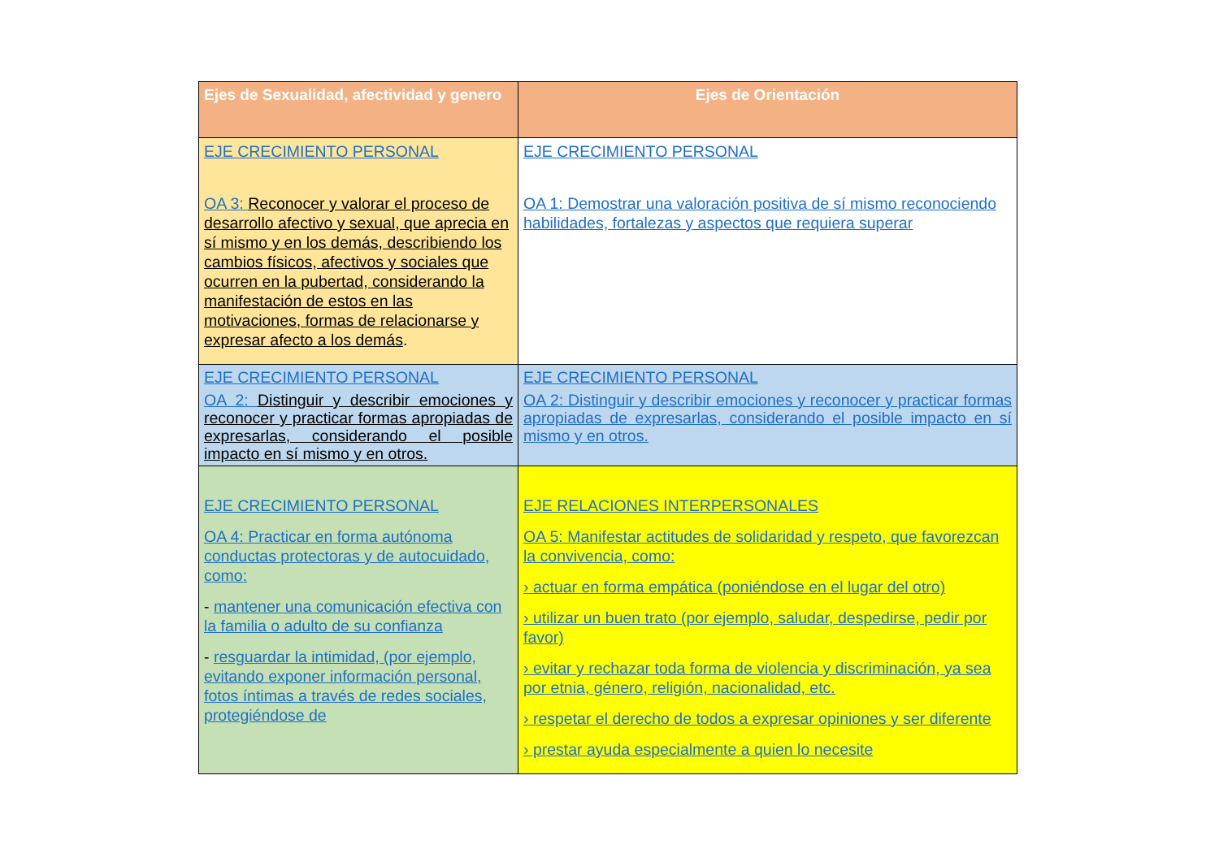| Ejes de Sexualidad, afectividad y genero | Ejes de Orientación |
| --- | --- |
| EJE CRECIMIENTO PERSONAL OA 3: Reconocer y valorar el proceso de desarrollo afectivo y sexual, que aprecia en sí mismo y en los demás, describiendo los cambios físicos, afectivos y sociales que ocurren en la pubertad, considerando la manifestación de estos en las motivaciones, formas de relacionarse y expresar afecto a los demás . | EJE CRECIMIENTO PERSONAL OA 1: Demostrar una valoración positiva de sí mismo reconociendo habilidades, fortalezas y aspectos que requiera superar |
| EJE CRECIMIENTO PERSONAL OA 2: Distinguir y describir emociones y reconocer y practicar formas apropiadas de expresarlas, considerando el posible impacto en sí mismo y en otros. | EJE CRECIMIENTO PERSONAL OA 2: Distinguir y describir emociones y reconocer y practicar formas apropiadas de expresarlas, considerando el posible impacto en sí mismo y en otros. |
| EJE CRECIMIENTO PERSONAL OA 4: Practicar en forma autónoma conductas protectoras y de autocuidado, como: - mantener una comunicación efectiva con la familia o adulto de su confianza - resguardar la intimidad, (por ejemplo, evitando exponer información personal, fotos íntimas a través de redes sociales, protegiéndose de | EJE RELACIONES INTERPERSONALES OA 5: Manifestar actitudes de solidaridad y respeto, que favorezcan la convivencia, como: › actuar en forma empática (poniéndose en el lugar del otro) › utilizar un buen trato (por ejemplo, saludar, despedirse, pedir por favor) › evitar y rechazar toda forma de violencia y discriminación, ya sea por etnia, género, religión, nacionalidad, etc. › respetar el derecho de todos a expresar opiniones y ser diferente › prestar ayuda especialmente a quien lo necesite |